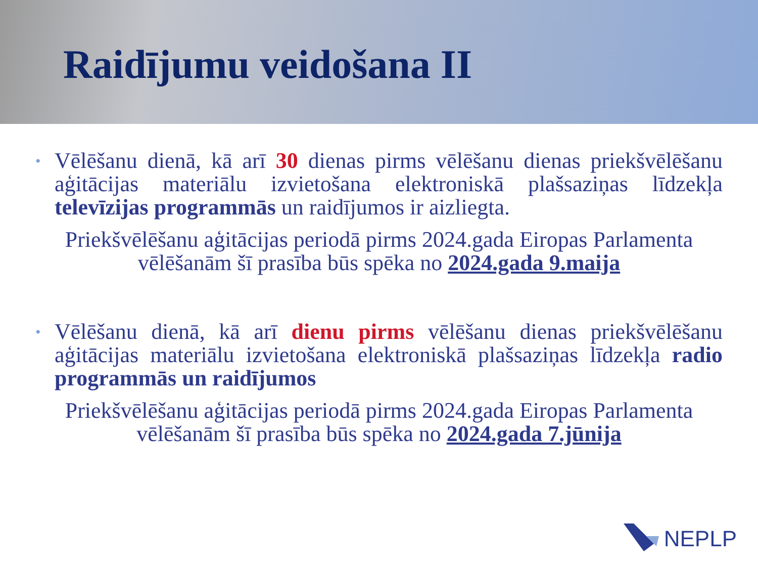Raidījumu veidošana II
•
Vēlēšanu dienā, kā arī 30 dienas pirms vēlēšanu dienas priekšvēlēšanu aģitācijas materiālu izvietošana elektroniskā plašsaziņas līdzekļa televīzijas programmās un raidījumos ir aizliegta.
Priekšvēlēšanu aģitācijas periodā pirms 2024.gada Eiropas Parlamenta vēlēšanām šī prasība būs spēka no 2024.gada 9.maija
•
Vēlēšanu dienā, kā arī dienu pirms vēlēšanu dienas priekšvēlēšanu aģitācijas materiālu izvietošana elektroniskā plašsaziņas līdzekļa radio programmās un raidījumos
Priekšvēlēšanu aģitācijas periodā pirms 2024.gada Eiropas Parlamenta vēlēšanām šī prasība būs spēka no 2024.gada 7.jūnija
NEPLP